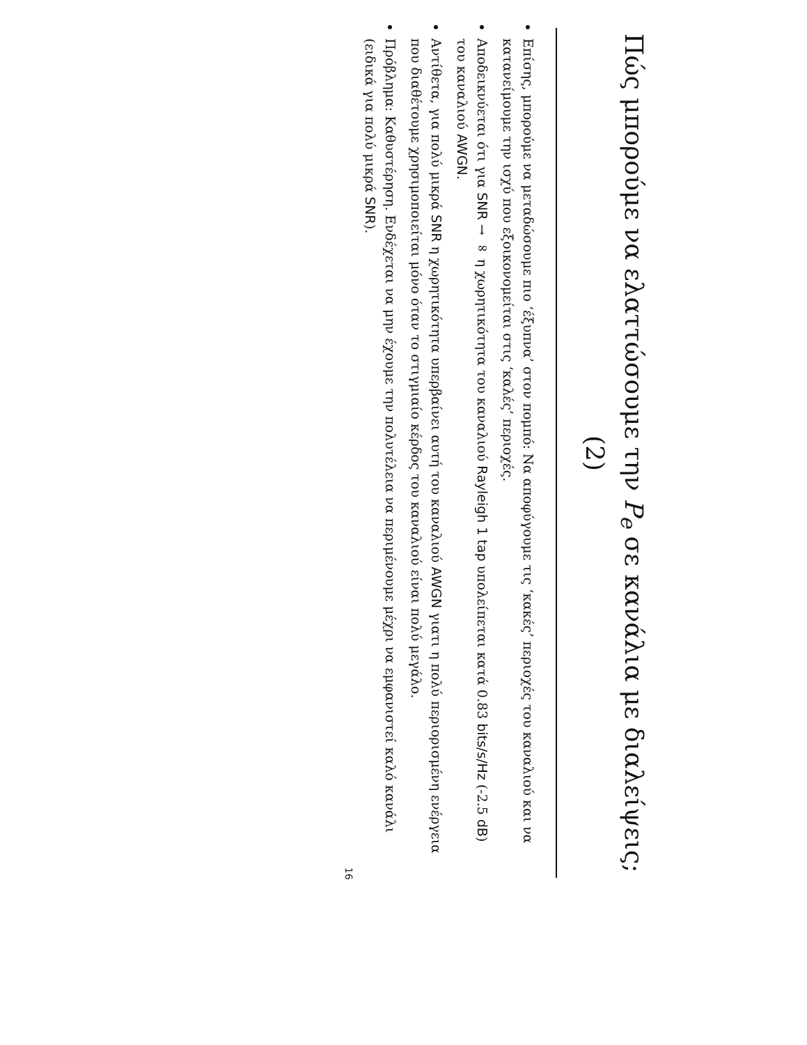Πώς μπορούμε να ελαττώσουμε την P<sub>e</sub> σε κανάλια με διαλείψεις; (2)
Επίσης, μπορούμε να μεταδώσουμε πιο ‘έξυπνα’ στον πομπό: Να αποφύγουμε τις ‘κακές’ περιοχές του καναλιού και να κατανείμουμε την ισχύ που εξοικονομείται στις ‘καλές’ περιοχές.
Αποδεικνύεται ότι για SNR → ∞ η χωρητικότητα του καναλιού Rayleigh 1 tap υπολείπεται κατά 0.83 bits/s/Hz (-2.5 dB) του καναλιού AWGN.
Αντίθετα, για πολύ μικρά SNR η χωρητικότητα υπερβαίνει αυτή του καναλιού AWGN γιατι η πολύ περιορισμένη ενέργεια που διαθέτουμε χρησιμοποιείται μόνο όταν το στιγμιαίο κέρδος του καναλιού είναι πολύ μεγάλο.
Πρόβλημα: Καθυστέρηση. Ενδέχεται να μην έχουμε την πολυτέλεια να περιμένουμε μέχρι να εμφανιστεί καλό κανάλι (ειδικά για πολύ μικρά SNR).
16